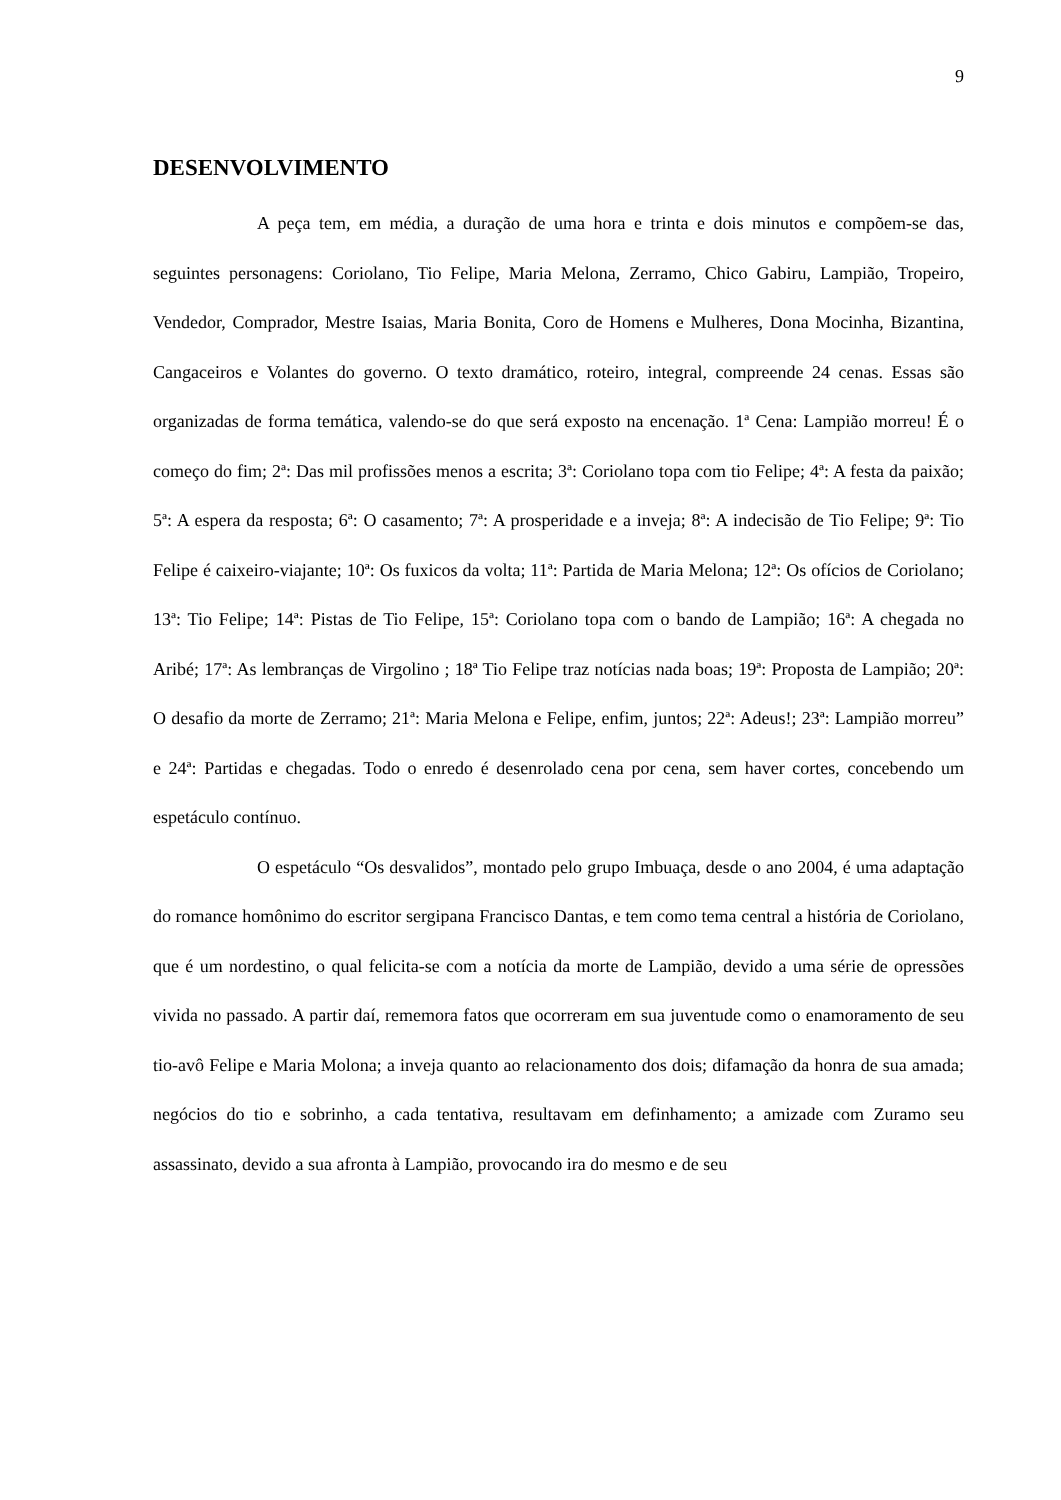9
DESENVOLVIMENTO
A peça tem, em média, a duração de uma hora e trinta e dois minutos e compõem-se das, seguintes personagens: Coriolano, Tio Felipe, Maria Melona, Zerramo, Chico Gabiru, Lampião, Tropeiro, Vendedor, Comprador, Mestre Isaias, Maria Bonita, Coro de Homens e Mulheres, Dona Mocinha, Bizantina, Cangaceiros e Volantes do governo. O texto dramático, roteiro, integral, compreende 24 cenas. Essas são organizadas de forma temática, valendo-se do que será exposto na encenação. 1ª Cena: Lampião morreu! É o começo do fim; 2ª: Das mil profissões menos a escrita; 3ª: Coriolano topa com tio Felipe; 4ª: A festa da paixão; 5ª: A espera da resposta; 6ª: O casamento; 7ª: A prosperidade e a inveja; 8ª: A indecisão de Tio Felipe; 9ª: Tio Felipe é caixeiro-viajante; 10ª: Os fuxicos da volta; 11ª: Partida de Maria Melona; 12ª: Os ofícios de Coriolano; 13ª: Tio Felipe; 14ª: Pistas de Tio Felipe, 15ª: Coriolano topa com o bando de Lampião; 16ª: A chegada no Aribé; 17ª: As lembranças de Virgolino ; 18ª Tio Felipe traz notícias nada boas; 19ª: Proposta de Lampião; 20ª: O desafio da morte de Zerramo; 21ª: Maria Melona e Felipe, enfim, juntos; 22ª: Adeus!; 23ª: Lampião morreu” e 24ª: Partidas e chegadas. Todo o enredo é desenrolado cena por cena, sem haver cortes, concebendo um espetáculo contínuo.
O espetáculo “Os desvalidos”, montado pelo grupo Imbuaça, desde o ano 2004, é uma adaptação do romance homônimo do escritor sergipana Francisco Dantas, e tem como tema central a história de Coriolano, que é um nordestino, o qual felicita-se com a notícia da morte de Lampião, devido a uma série de opressões vivida no passado. A partir daí, rememora fatos que ocorreram em sua juventude como o enamoramento de seu tio-avô Felipe e Maria Molona; a inveja quanto ao relacionamento dos dois; difamação da honra de sua amada; negócios do tio e sobrinho, a cada tentativa, resultavam em definhamento; a amizade com Zuramo seu assassinato, devido a sua afronta à Lampião, provocando ira do mesmo e de seu